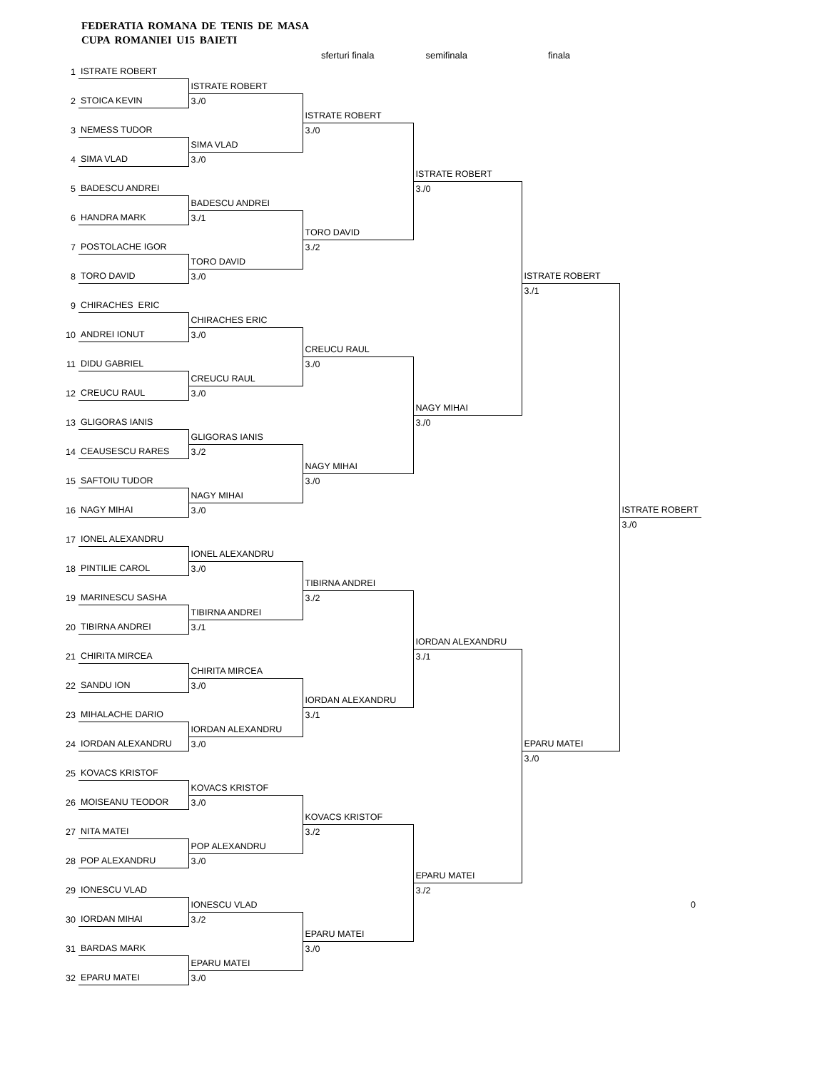FEDERATIA ROMANA DE TENIS DE MASA
CUPA ROMANIEI U15 BAIETI
sferturi finala semifinala finala
| 1 | ISTRATE ROBERT | | | | | |
| | | ISTRATE ROBERT | | | | |
| 2 | STOICA KEVIN | 3./0 | | | | |
| | | | ISTRATE ROBERT | | | |
| 3 | NEMESS TUDOR | | 3./0 | | | |
| | | SIMA VLAD | | | | |
| 4 | SIMA VLAD | 3./0 | | | | |
| | | | | ISTRATE ROBERT | | |
| 5 | BADESCU ANDREI | | | 3./0 | | |
| | | BADESCU ANDREI | | | | |
| 6 | HANDRA MARK | 3./1 | | | | |
| | | | TORO DAVID | | | |
| 7 | POSTOLACHE IGOR | | 3./2 | | | |
| | | TORO DAVID | | | | |
| 8 | TORO DAVID | 3./0 | | | ISTRATE ROBERT | |
| | | | | | 3./1 | |
| 9 | CHIRACHES ERIC | | | | | |
| | | CHIRACHES ERIC | | | | |
| 10 | ANDREI IONUT | 3./0 | | | | |
| | | | CREUCU RAUL | | | |
| 11 | DIDU GABRIEL | | 3./0 | | | |
| | | CREUCU RAUL | | | | |
| 12 | CREUCU RAUL | 3./0 | | | | |
| | | | | NAGY MIHAI | | |
| 13 | GLIGORAS IANIS | | | 3./0 | | |
| | | GLIGORAS IANIS | | | | |
| 14 | CEAUSESCU RARES | 3./2 | | | | |
| | | | NAGY MIHAI | | | |
| 15 | SAFTOIU TUDOR | | 3./0 | | | |
| | | NAGY MIHAI | | | | |
| 16 | NAGY MIHAI | 3./0 | | | | ISTRATE ROBERT |
| | | | | | | 3./0 |
| 17 | IONEL ALEXANDRU | | | | | |
| | | IONEL ALEXANDRU | | | | |
| 18 | PINTILIE CAROL | 3./0 | | | | |
| | | | TIBIRNA ANDREI | | | |
| 19 | MARINESCU SASHA | | 3./2 | | | |
| | | TIBIRNA ANDREI | | | | |
| 20 | TIBIRNA ANDREI | 3./1 | | | | |
| | | | | IORDAN ALEXANDRU | | |
| 21 | CHIRITA MIRCEA | | | 3./1 | | |
| | | CHIRITA MIRCEA | | | | |
| 22 | SANDU ION | 3./0 | | | | |
| | | | IORDAN ALEXANDRU | | | |
| 23 | MIHALACHE DARIO | | 3./1 | | | |
| | | IORDAN ALEXANDRU | | | | |
| 24 | IORDAN ALEXANDRU | 3./0 | | | EPARU MATEI | |
| | | | | | 3./0 | |
| 25 | KOVACS KRISTOF | | | | | |
| | | KOVACS KRISTOF | | | | |
| 26 | MOISEANU TEODOR | 3./0 | | | | |
| | | | KOVACS KRISTOF | | | |
| 27 | NITA MATEI | | 3./2 | | | |
| | | POP ALEXANDRU | | | | |
| 28 | POP ALEXANDRU | 3./0 | | | | |
| | | | | EPARU MATEI | | |
| 29 | IONESCU VLAD | | | 3./2 | | |
| | | IONESCU VLAD | | | | 0 |
| 30 | IORDAN MIHAI | 3./2 | | | | |
| | | | EPARU MATEI | | | |
| 31 | BARDAS MARK | | 3./0 | | | |
| | | EPARU MATEI | | | | |
| 32 | EPARU MATEI | 3./0 | | | | |